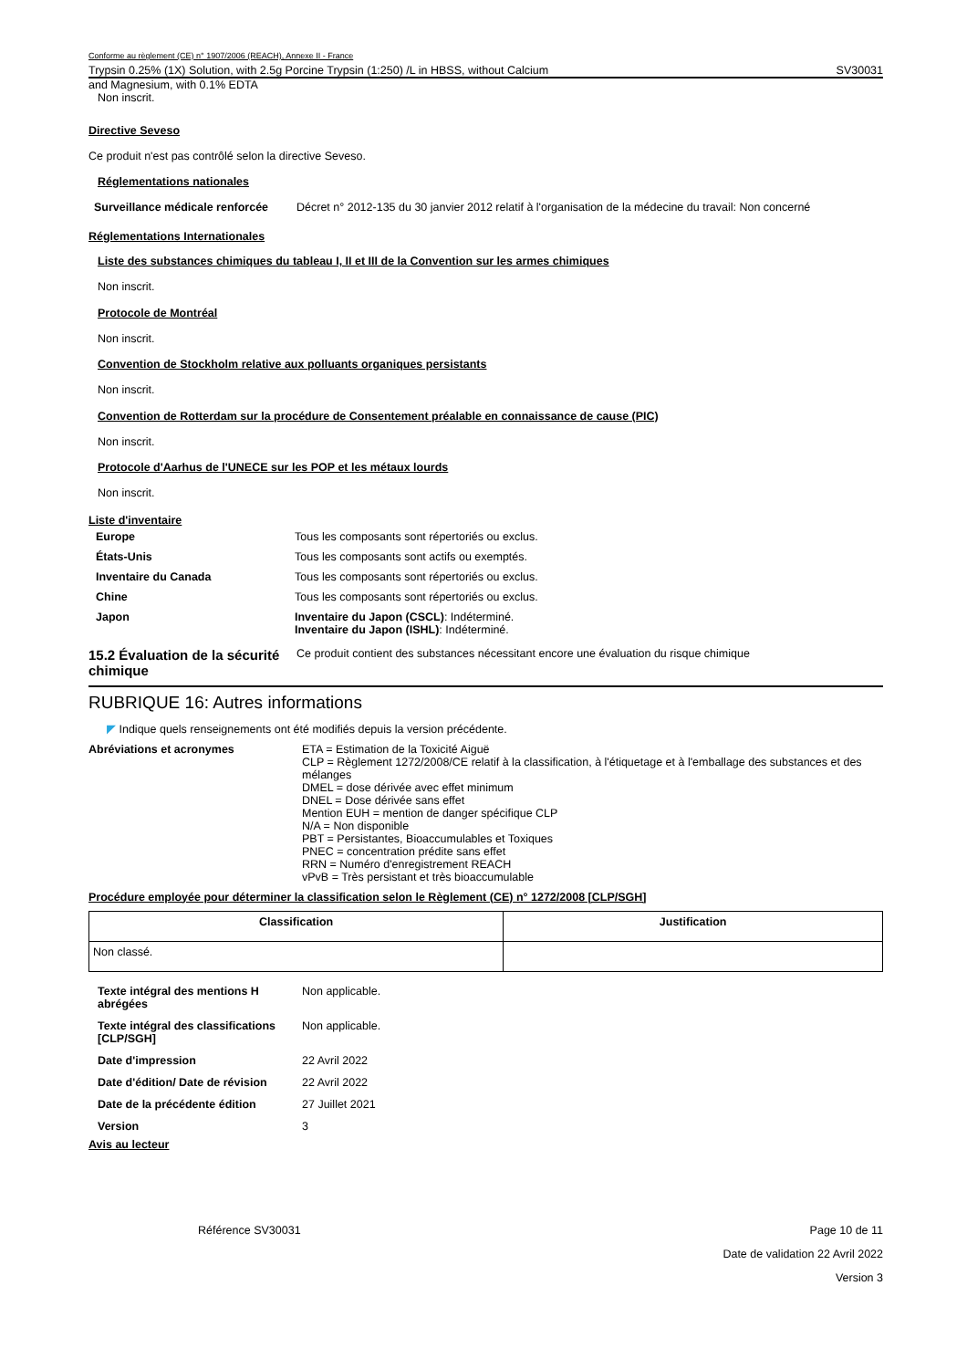Conforme au règlement (CE) n° 1907/2006 (REACH), Annexe II - France
Trypsin 0.25% (1X) Solution, with 2.5g Porcine Trypsin (1:250) /L in HBSS, without Calcium SV30031
and Magnesium, with 0.1% EDTA
Non inscrit.
Directive Seveso
Ce produit n'est pas contrôlé selon la directive Seveso.
Réglementations nationales
Surveillance médicale renforcée Décret n° 2012-135 du 30 janvier 2012 relatif à l'organisation de la médecine du travail: Non concerné
Réglementations Internationales
Liste des substances chimiques du tableau I, II et III de la Convention sur les armes chimiques
Non inscrit.
Protocole de Montréal
Non inscrit.
Convention de Stockholm relative aux polluants organiques persistants
Non inscrit.
Convention de Rotterdam sur la procédure de Consentement préalable en connaissance de cause (PIC)
Non inscrit.
Protocole d'Aarhus de l'UNECE sur les POP et les métaux lourds
Non inscrit.
Liste d'inventaire
| Europe | Tous les composants sont répertoriés ou exclus. |
| États-Unis | Tous les composants sont actifs ou exemptés. |
| Inventaire du Canada | Tous les composants sont répertoriés ou exclus. |
| Chine | Tous les composants sont répertoriés ou exclus. |
| Japon | Inventaire du Japon (CSCL) : Indéterminé. Inventaire du Japon (ISHL) : Indéterminé. |
15.2 Évaluation de la sécurité chimique Ce produit contient des substances nécessitant encore une évaluation du risque chimique
RUBRIQUE 16: Autres informations
◤ Indique quels renseignements ont été modifiés depuis la version précédente.
Abréviations et acronymes ETA = Estimation de la Toxicité Aiguë
CLP = Règlement 1272/2008/CE relatif à la classification, à l'étiquetage et à l'emballage des substances et des mélanges
DMEL = dose dérivée avec effet minimum
DNEL = Dose dérivée sans effet
Mention EUH = mention de danger spécifique CLP
N/A = Non disponible
PBT = Persistantes, Bioaccumulables et Toxiques
PNEC = concentration prédite sans effet
RRN = Numéro d'enregistrement REACH
vPvB = Très persistant et très bioaccumulable
Procédure employée pour déterminer la classification selon le Règlement (CE) n° 1272/2008 [CLP/SGH]
| Classification | Justification |
| --- | --- |
| Non classé. | |
| Texte intégral des mentions H abrégées | Non applicable. |
| Texte intégral des classifications [CLP/SGH] | Non applicable. |
| Date d'impression | 22 Avril 2022 |
| Date d'édition/ Date de révision | 22 Avril 2022 |
| Date de la précédente édition | 27 Juillet 2021 |
| Version | 3 |
Avis au lecteur
Référence SV30031 Page 10 de 11
Date de validation 22 Avril 2022
Version 3